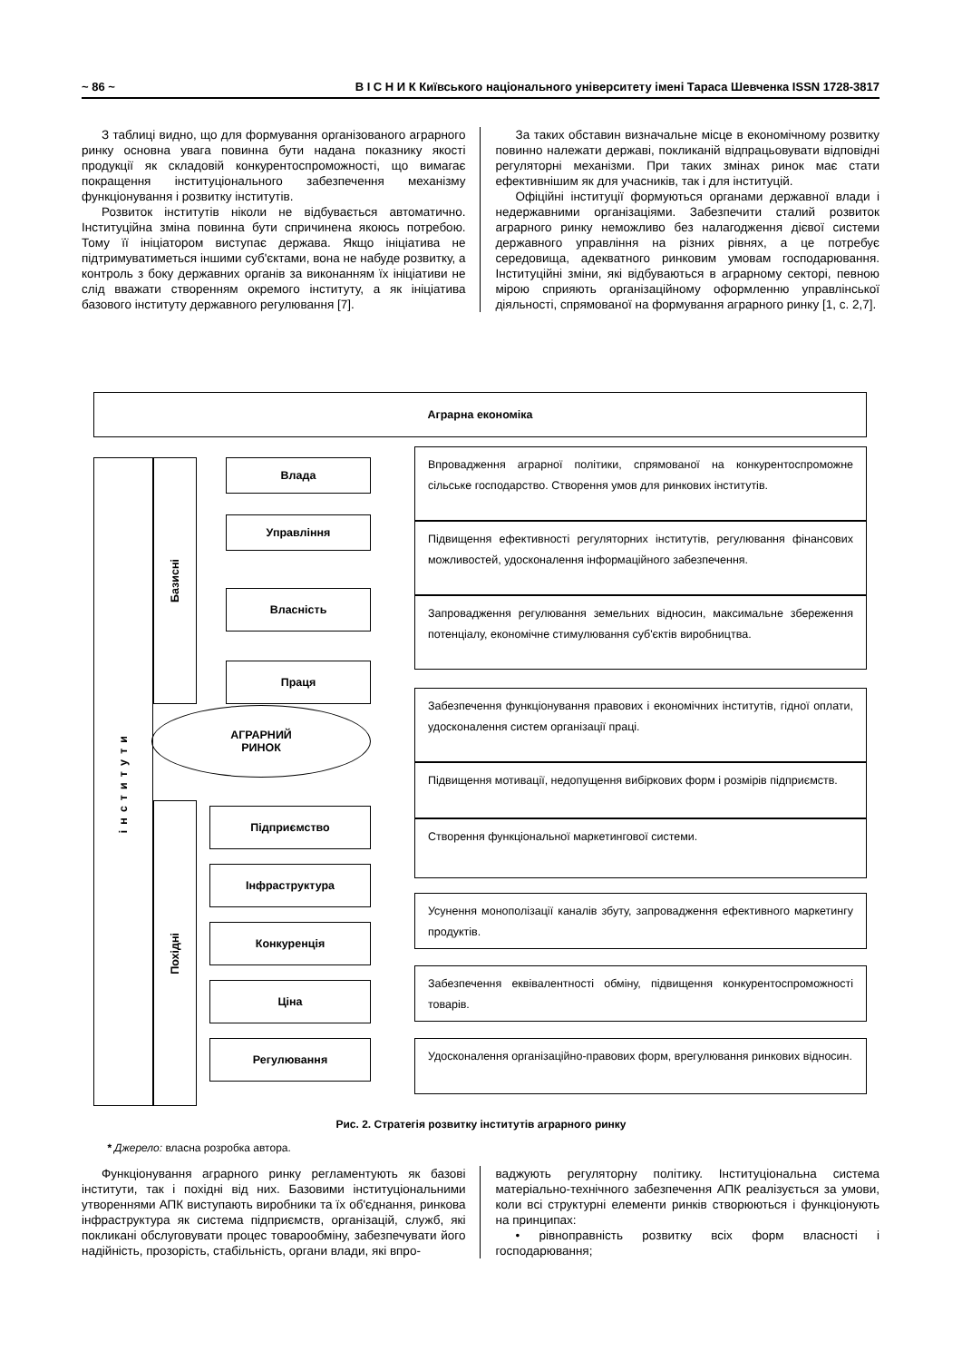~ 86 ~ В І С Н И К Київського національного університету імені Тараса Шевченка ISSN 1728-3817
З таблиці видно, що для формування організованого аграрного ринку основна увага повинна бути надана показнику якості продукції як складовій конкурентоспроможності, що вимагає покращення інституціонального забезпечення механізму функціонування і розвитку інститутів.
Розвиток інститутів ніколи не відбувається автоматично. Інституційна зміна повинна бути спричинена якоюсь потребою. Тому її ініціатором виступає держава. Якщо ініціатива не підтримуватиметься іншими суб'єктами, вона не набуде розвитку, а контроль з боку державних органів за виконанням їх ініціативи не слід вважати створенням окремого інституту, а як ініціатива базового інституту державного регулювання [7].
За таких обставин визначальне місце в економічному розвитку повинно належати державі, покликаній відпрацьовувати відповідні регуляторні механізми. При таких змінах ринок має стати ефективнішим як для учасників, так і для інституцій.
Офіційні інституції формуються органами державної влади і недержавними організаціями. Забезпечити сталий розвиток аграрного ринку неможливо без налагодження дієвої системи державного управління на різних рівнях, а це потребує середовища, адекватного ринковим умовам господарювання. Інституційні зміни, які відбуваються в аграрному секторі, певною мірою сприяють організаційному оформленню управлінської діяльності, спрямованої на формування аграрного ринку [1, с. 2,7].
Аграрна економіка
інститути
Базисні
Похідні
Влада
Управління
Власність
Праця
АГРАРНИЙ
РИНОК
Підприємство
Інфраструктура
Конкуренція
Ціна
Регулювання
Впровадження аграрної політики, спрямованої на конкурентоспроможне сільське господарство. Створення умов для ринкових інститутів.
Підвищення ефективності регуляторних інститутів, регулювання фінансових можливостей, удосконалення інформаційного забезпечення.
Запровадження регулювання земельних відносин, максимальне збереження потенціалу, економічне стимулювання суб'єктів виробництва.
Забезпечення функціонування правових і економічних інститутів, гідної оплати, удосконалення систем організації праці.
Підвищення мотивації, недопущення вибіркових форм і розмірів підприємств.
Створення функціональної маркетингової системи.
Усунення монополізації каналів збуту, запровадження ефективного маркетингу продуктів.
Забезпечення еквівалентності обміну, підвищення конкурентоспроможності товарів.
Удосконалення організаційно-правових форм, врегулювання ринкових відносин.
Рис. 2. Стратегія розвитку інститутів аграрного ринку
* Джерело: власна розробка автора.
Функціонування аграрного ринку регламентують як базові інститути, так і похідні від них. Базовими інституціональними утвореннями АПК виступають виробники та їх об'єднання, ринкова інфраструктура як система підприємств, організацій, служб, які покликані обслуговувати процес товарообміну, забезпечувати його надійність, прозорість, стабільність, органи влади, які впро-
ваджують регуляторну політику. Інституціональна система матеріально-технічного забезпечення АПК реалізується за умови, коли всі структурні елементи ринків створюються і функціонують на принципах:
• рівноправність розвитку всіх форм власності і господарювання;